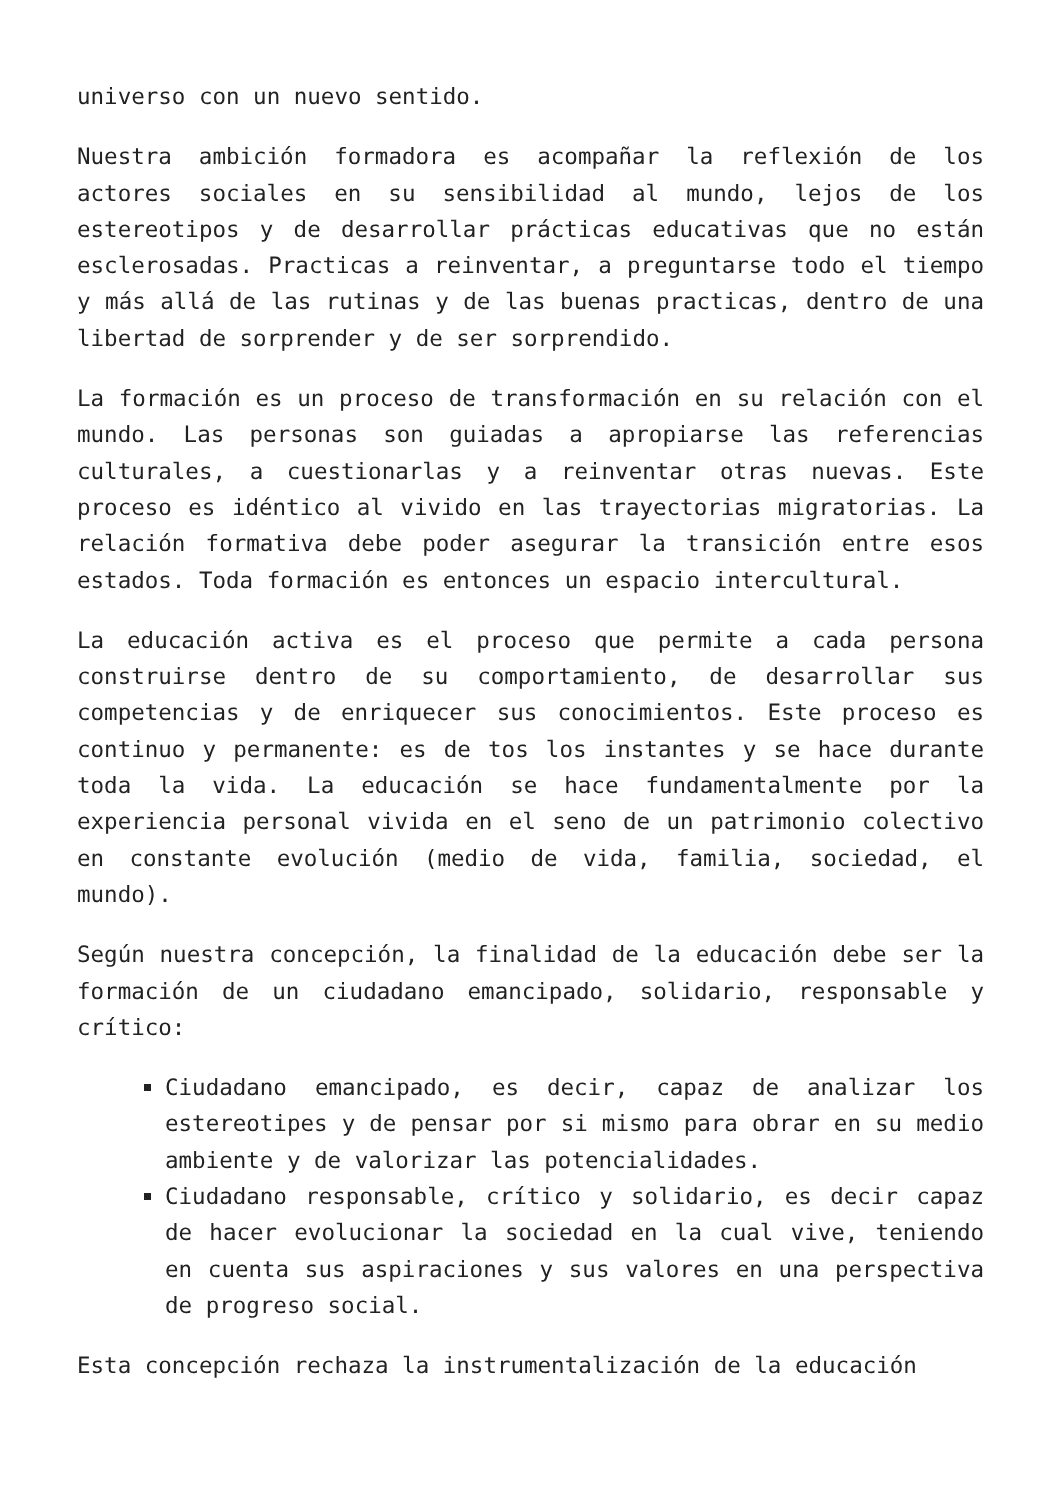universo con un nuevo sentido.
Nuestra ambición formadora es acompañar la reflexión de los actores sociales en su sensibilidad al mundo, lejos de los estereotipos y de desarrollar prácticas educativas que no están esclerosadas. Practicas a reinventar, a preguntarse todo el tiempo y más allá de las rutinas y de las buenas practicas, dentro de una libertad de sorprender y de ser sorprendido.
La formación es un proceso de transformación en su relación con el mundo. Las personas son guiadas a apropiarse las referencias culturales, a cuestionarlas y a reinventar otras nuevas. Este proceso es idéntico al vivido en las trayectorias migratorias. La relación formativa debe poder asegurar la transición entre esos estados. Toda formación es entonces un espacio intercultural.
La educación activa es el proceso que permite a cada persona construirse dentro de su comportamiento, de desarrollar sus competencias y de enriquecer sus conocimientos. Este proceso es continuo y permanente: es de tos los instantes y se hace durante toda la vida. La educación se hace fundamentalmente por la experiencia personal vivida en el seno de un patrimonio colectivo en constante evolución (medio de vida, familia, sociedad, el mundo).
Según nuestra concepción, la finalidad de la educación debe ser la formación de un ciudadano emancipado, solidario, responsable y crítico:
Ciudadano emancipado, es decir, capaz de analizar los estereotipes y de pensar por si mismo para obrar en su medio ambiente y de valorizar las potencialidades.
Ciudadano responsable, crítico y solidario, es decir capaz de hacer evolucionar la sociedad en la cual vive, teniendo en cuenta sus aspiraciones y sus valores en una perspectiva de progreso social.
Esta concepción rechaza la instrumentalización de la educación